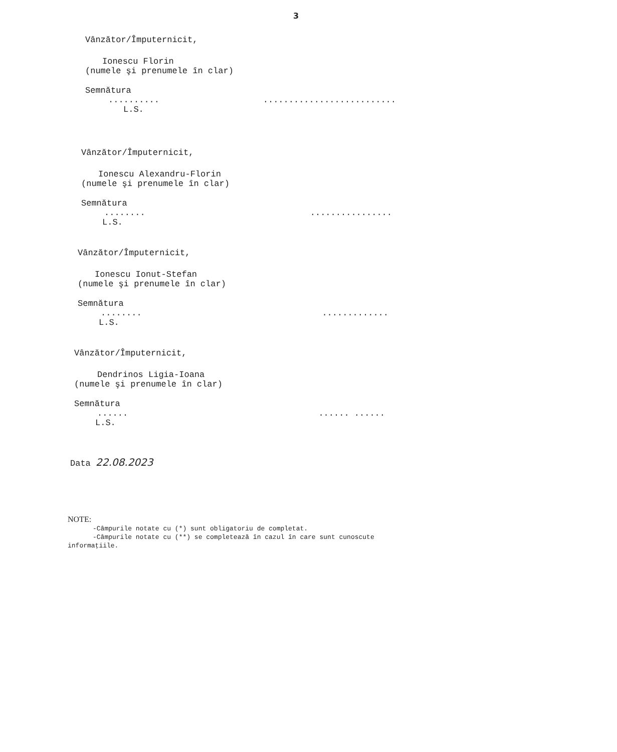3
Vânzător/Împuternicit,
Ionescu Florin
(numele şi prenumele în clar)
Semnătura
....................................
L.S.
Vânzător/Împuternicit,
Ionescu Alexandru-Florin
(numele şi prenumele în clar)
Semnătura
........................
L.S.
Vânzător/Împuternicit,
Ionescu Ionut-Stefan
(numele şi prenumele în clar)
Semnătura
.....................
L.S.
Vânzător/Împuternicit,
Dendrinos Ligia-Ioana
(numele şi prenumele în clar)
Semnătura
............ ......
L.S.
Data 22.08.2023
NOTE:
-Câmpurile notate cu (*) sunt obligatoriu de completat.
-Câmpurile notate cu (**) se completează în cazul în care sunt cunoscute
informaţiile.